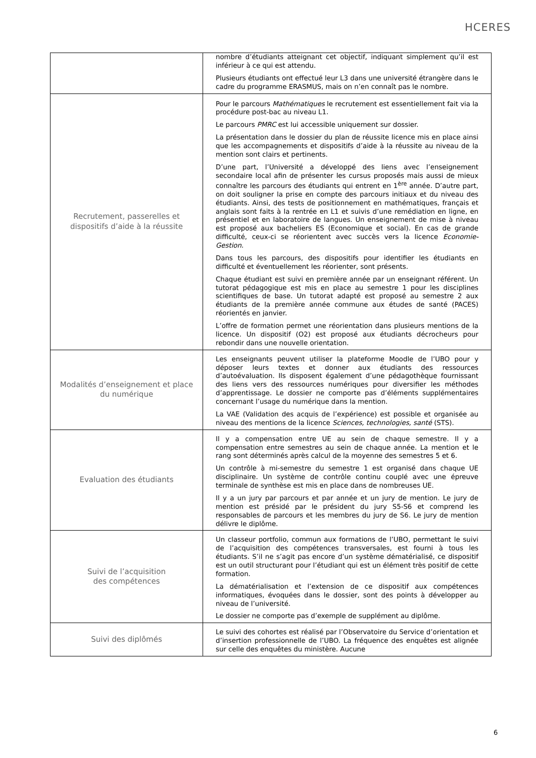HCERES
| | nombre d’étudiants atteignant cet objectif, indiquant simplement qu’il est inférieur à ce qui est attendu. Plusieurs étudiants ont effectué leur L3 dans une université étrangère dans le cadre du programme ERASMUS, mais on n’en connaît pas le nombre. |
| Recrutement, passerelles et dispositifs d’aide à la réussite | Pour le parcours Mathématiques le recrutement est essentiellement fait via la procédure post-bac au niveau L1. Le parcours PMRC est lui accessible uniquement sur dossier. La présentation dans le dossier du plan de réussite licence mis en place ainsi que les accompagnements et dispositifs d’aide à la réussite au niveau de la mention sont clairs et pertinents. D’une part, l’Université a développé des liens avec l’enseignement secondaire local afin de présenter les cursus proposés mais aussi de mieux connaître les parcours des étudiants qui entrent en 1<sup>ère</sup> année. D’autre part, on doit souligner la prise en compte des parcours initiaux et du niveau des étudiants. Ainsi, des tests de positionnement en mathématiques, français et anglais sont faits à la rentrée en L1 et suivis d’une remédiation en ligne, en présentiel et en laboratoire de langues. Un enseignement de mise à niveau est proposé aux bacheliers ES (Economique et social). En cas de grande difficulté, ceux-ci se réorientent avec succès vers la licence Economie-Gestion . Dans tous les parcours, des dispositifs pour identifier les étudiants en difficulté et éventuellement les réorienter, sont présents. Chaque étudiant est suivi en première année par un enseignant référent. Un tutorat pédagogique est mis en place au semestre 1 pour les disciplines scientifiques de base. Un tutorat adapté est proposé au semestre 2 aux étudiants de la première année commune aux études de santé (PACES) réorientés en janvier. L’offre de formation permet une réorientation dans plusieurs mentions de la licence. Un dispositif (O2) est proposé aux étudiants décrocheurs pour rebondir dans une nouvelle orientation. |
| Modalités d’enseignement et place du numérique | Les enseignants peuvent utiliser la plateforme Moodle de l’UBO pour y déposer leurs textes et donner aux étudiants des ressources d’autoévaluation. Ils disposent également d’une pédagothèque fournissant des liens vers des ressources numériques pour diversifier les méthodes d’apprentissage. Le dossier ne comporte pas d’éléments supplémentaires concernant l’usage du numérique dans la mention. La VAE (Validation des acquis de l’expérience) est possible et organisée au niveau des mentions de la licence Sciences, technologies, santé (STS). |
| Evaluation des étudiants | Il y a compensation entre UE au sein de chaque semestre. Il y a compensation entre semestres au sein de chaque année. La mention et le rang sont déterminés après calcul de la moyenne des semestres 5 et 6. Un contrôle à mi-semestre du semestre 1 est organisé dans chaque UE disciplinaire. Un système de contrôle continu couplé avec une épreuve terminale de synthèse est mis en place dans de nombreuses UE. Il y a un jury par parcours et par année et un jury de mention. Le jury de mention est présidé par le président du jury S5-S6 et comprend les responsables de parcours et les membres du jury de S6. Le jury de mention délivre le diplôme. |
| Suivi de l’acquisition des compétences | Un classeur portfolio, commun aux formations de l’UBO, permettant le suivi de l’acquisition des compétences transversales, est fourni à tous les étudiants. S’il ne s’agit pas encore d’un système dématérialisé, ce dispositif est un outil structurant pour l’étudiant qui est un élément très positif de cette formation. La dématérialisation et l’extension de ce dispositif aux compétences informatiques, évoquées dans le dossier, sont des points à développer au niveau de l’université. Le dossier ne comporte pas d’exemple de supplément au diplôme. |
| Suivi des diplômés | Le suivi des cohortes est réalisé par l’Observatoire du Service d’orientation et d’insertion professionnelle de l’UBO. La fréquence des enquêtes est alignée sur celle des enquêtes du ministère. Aucune |
6